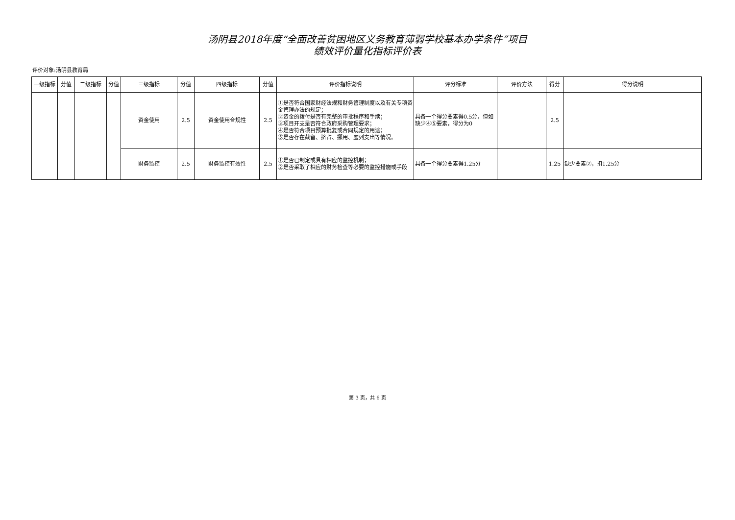汤阴县2018年度“全面改善贫困地区义务教育薄弱学校基本办学条件”项目
绩效评价量化指标评价表
评价对象:汤阴县教育局
| 一级指标 | 分值 | 二级指标 | 分值 | 三级指标 | 分值 | 四级指标 | 分值 | 评价指标说明 | 评分标准 | 评价方法 | 得分 | 得分说明 |
| --- | --- | --- | --- | --- | --- | --- | --- | --- | --- | --- | --- | --- |
| | | | | 资金使用 | 2.5 | 资金使用合规性 | 2.5 | ①是否符合国家财经法规和财务管理制度以及有关专项资金管理办法的规定； ②资金的拨付是否有完整的审批程序和手续； ③项目开支是否符合政府采购管理要求； ④是否符合项目预算批复或合同规定的用途； ⑤是否存在截留、挤占、挪用、虚列支出等情况。 | 具备一个得分要素得0.5分，但如缺少④⑤要素，得分为0 | | 2.5 | |
| | | | | 财务监控 | 2.5 | 财务监控有效性 | 2.5 | ①是否已制定或具有相应的监控机制； ②是否采取了相应的财务检查等必要的监控措施或手段 | 具备一个得分要素得1.25分 | | 1.25 | 缺少要素②，扣1.25分 |
第 3 页，共 6 页